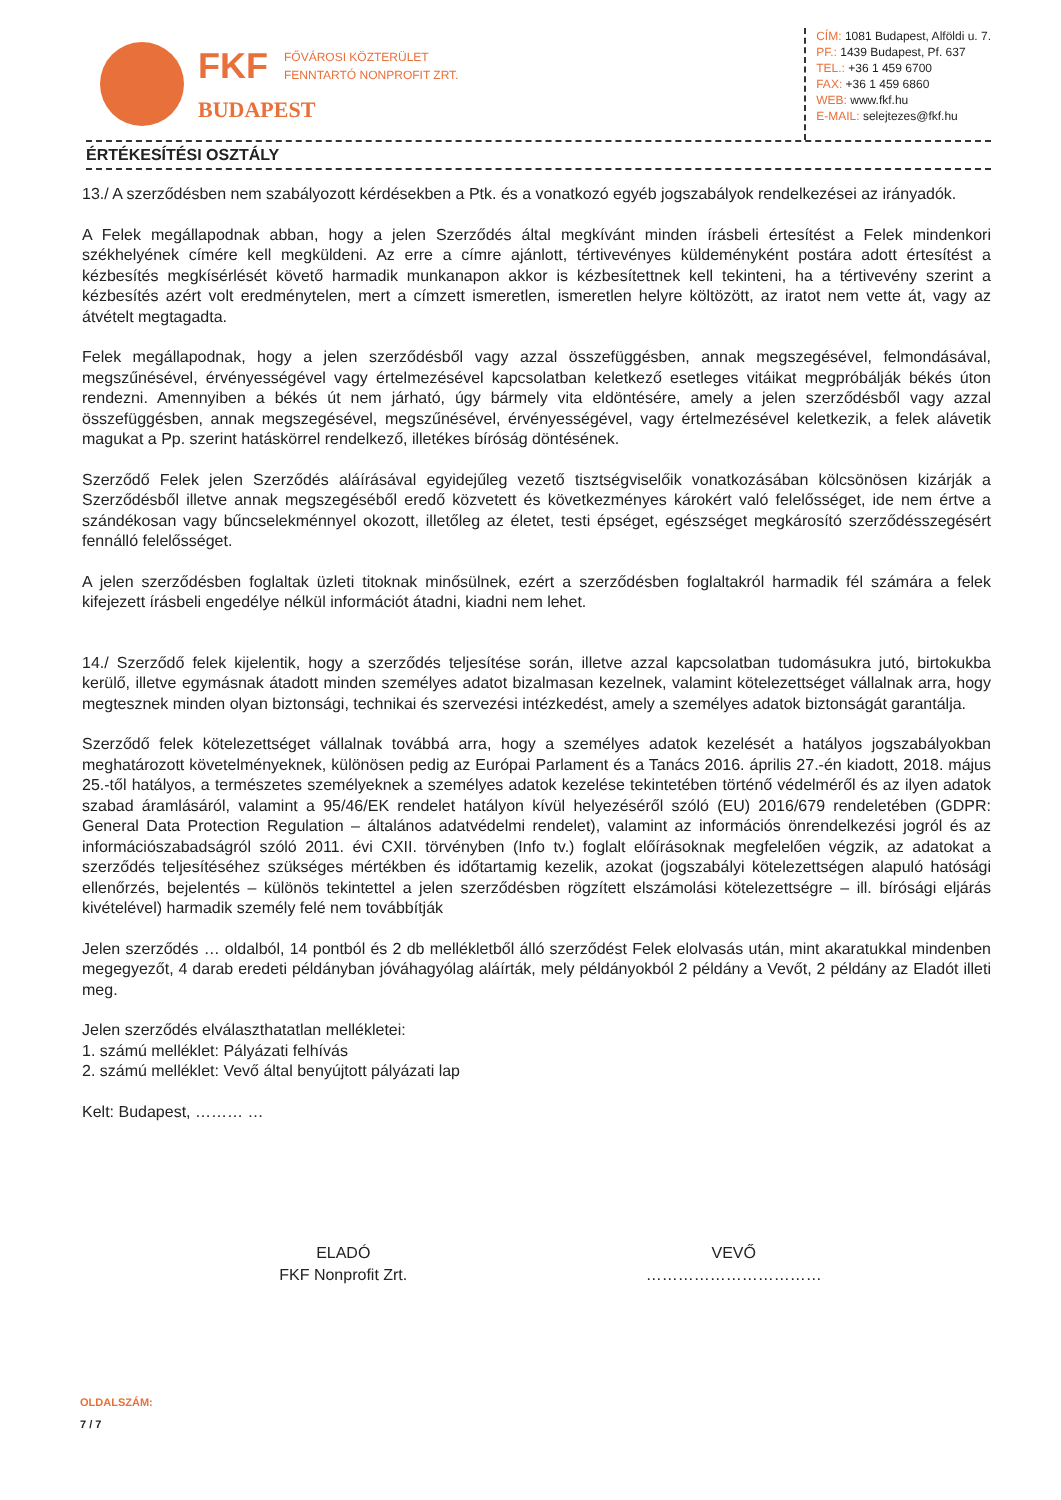FKF
FŐVÁROSI KÖZTERÜLET
FENNTARTÓ NONPROFIT ZRT.
BUDAPEST
CÍM: 1081 Budapest, Alföldi u. 7.
PF.: 1439 Budapest, Pf. 637
TEL.: +36 1 459 6700
FAX: +36 1 459 6860
WEB: www.fkf.hu
E-MAIL: selejtezes@fkf.hu
ÉRTÉKESÍTÉSI OSZTÁLY
13./ A szerződésben nem szabályozott kérdésekben a Ptk. és a vonatkozó egyéb jogszabályok rendelkezései az irányadók.
A Felek megállapodnak abban, hogy a jelen Szerződés által megkívánt minden írásbeli értesítést a Felek mindenkori székhelyének címére kell megküldeni. Az erre a címre ajánlott, tértivevényes küldeményként postára adott értesítést a kézbesítés megkísérlését követő harmadik munkanapon akkor is kézbesítettnek kell tekinteni, ha a tértivevény szerint a kézbesítés azért volt eredménytelen, mert a címzett ismeretlen, ismeretlen helyre költözött, az iratot nem vette át, vagy az átvételt megtagadta.
Felek megállapodnak, hogy a jelen szerződésből vagy azzal összefüggésben, annak megszegésével, felmondásával, megszűnésével, érvényességével vagy értelmezésével kapcsolatban keletkező esetleges vitáikat megpróbálják békés úton rendezni. Amennyiben a békés út nem járható, úgy bármely vita eldöntésére, amely a jelen szerződésből vagy azzal összefüggésben, annak megszegésével, megszűnésével, érvényességével, vagy értelmezésével keletkezik, a felek alávetik magukat a Pp. szerint hatáskörrel rendelkező, illetékes bíróság döntésének.
Szerződő Felek jelen Szerződés aláírásával egyidejűleg vezető tisztségviselőik vonatkozásában kölcsönösen kizárják a Szerződésből illetve annak megszegéséből eredő közvetett és következményes károkért való felelősséget, ide nem értve a szándékosan vagy bűncselekménnyel okozott, illetőleg az életet, testi épséget, egészséget megkárosító szerződésszegésért fennálló felelősséget.
A jelen szerződésben foglaltak üzleti titoknak minősülnek, ezért a szerződésben foglaltakról harmadik fél számára a felek kifejezett írásbeli engedélye nélkül információt átadni, kiadni nem lehet.
14./ Szerződő felek kijelentik, hogy a szerződés teljesítése során, illetve azzal kapcsolatban tudomásukra jutó, birtokukba kerülő, illetve egymásnak átadott minden személyes adatot bizalmasan kezelnek, valamint kötelezettséget vállalnak arra, hogy megtesznek minden olyan biztonsági, technikai és szervezési intézkedést, amely a személyes adatok biztonságát garantálja.
Szerződő felek kötelezettséget vállalnak továbbá arra, hogy a személyes adatok kezelését a hatályos jogszabályokban meghatározott követelményeknek, különösen pedig az Európai Parlament és a Tanács 2016. április 27.-én kiadott, 2018. május 25.-től hatályos, a természetes személyeknek a személyes adatok kezelése tekintetében történő védelméről és az ilyen adatok szabad áramlásáról, valamint a 95/46/EK rendelet hatályon kívül helyezéséről szóló (EU) 2016/679 rendeletében (GDPR: General Data Protection Regulation – általános adatvédelmi rendelet), valamint az információs önrendelkezési jogról és az információszabadságról szóló 2011. évi CXII. törvényben (Info tv.) foglalt előírásoknak megfelelően végzik, az adatokat a szerződés teljesítéséhez szükséges mértékben és időtartamig kezelik, azokat (jogszabályi kötelezettségen alapuló hatósági ellenőrzés, bejelentés – különös tekintettel a jelen szerződésben rögzített elszámolási kötelezettségre – ill. bírósági eljárás kivételével) harmadik személy felé nem továbbítják
Jelen szerződés … oldalból, 14 pontból és 2 db mellékletből álló szerződést Felek elolvasás után, mint akaratukkal mindenben megegyezőt, 4 darab eredeti példányban jóváhagyólag aláírták, mely példányokból 2 példány a Vevőt, 2 példány az Eladót illeti meg.
Jelen szerződés elválaszthatatlan mellékletei:
1. számú melléklet: Pályázati felhívás
2. számú melléklet: Vevő által benyújtott pályázati lap
Kelt: Budapest, ……… …
ELADÓ
FKF Nonprofit Zrt.
VEVŐ
……………………………
OLDALSZÁM:
7 / 7